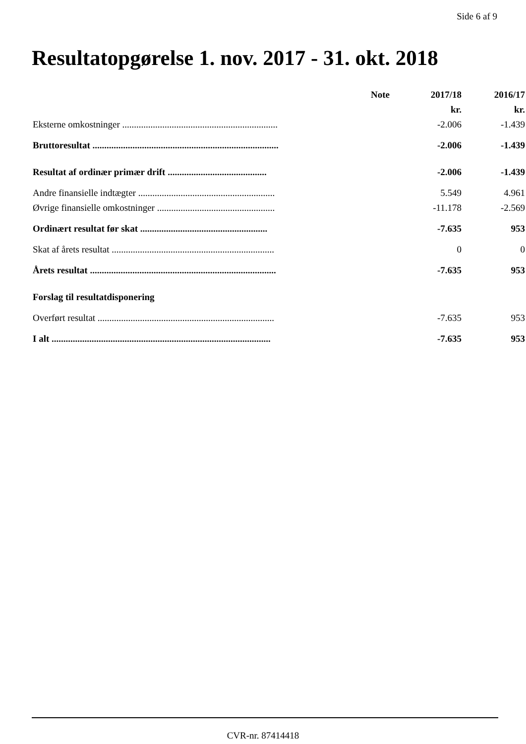Side 6 af 9
Resultatopgørelse 1. nov. 2017 - 31. okt. 2018
| | Note | 2017/18 | 2016/17 |
| --- | --- | --- | --- |
| | | kr. | kr. |
| Eksterne omkostninger .................................................................. | | -2.006 | -1.439 |
| Bruttoresultat ............................................................................... | | -2.006 | -1.439 |
| Resultat af ordinær primær drift .......................................... | | -2.006 | -1.439 |
| Andre finansielle indtægter .......................................................... | | 5.549 | 4.961 |
| Øvrige finansielle omkostninger .................................................. | | -11.178 | -2.569 |
| Ordinært resultat før skat ...................................................... | | -7.635 | 953 |
| Skat af årets resultat ..................................................................... | | 0 | 0 |
| Årets resultat ............................................................................... | | -7.635 | 953 |
| Forslag til resultatdisponering | | | |
| Overført resultat ........................................................................... | | -7.635 | 953 |
| I alt ............................................................................................. | | -7.635 | 953 |
CVR-nr. 87414418